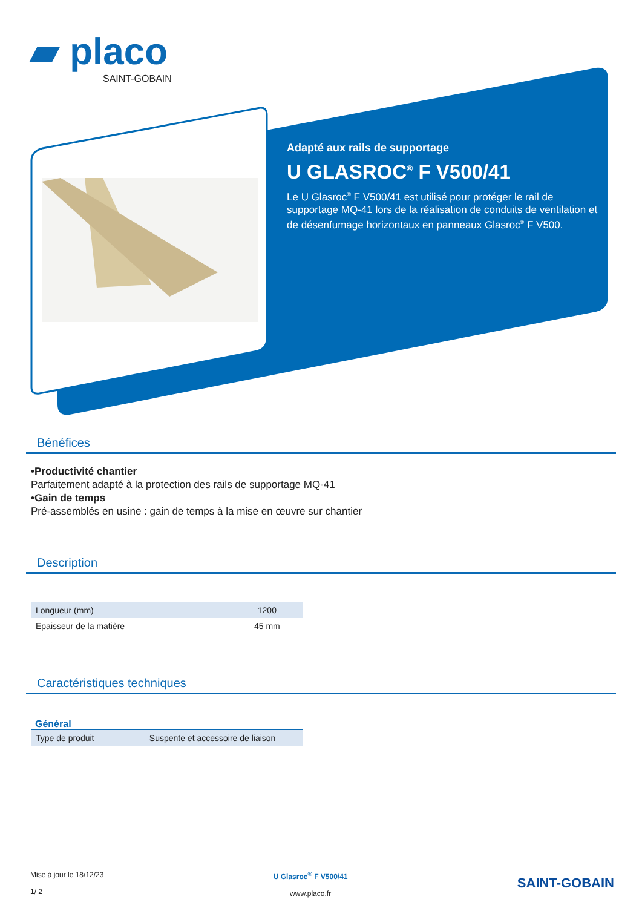▰ placo
SAINT-GOBAIN
Adapté aux rails de supportage
U GLASROC<sup>®</sup> F V500/41
Le U Glasroc<sup>®</sup> F V500/41 est utilisé pour protéger le rail de supportage MQ-41 lors de la réalisation de conduits de ventilation et de désenfumage horizontaux en panneaux Glasroc<sup>®</sup> F V500.
Bénéfices
•Productivité chantier
Parfaitement adapté à la protection des rails de supportage MQ-41
•Gain de temps
Pré-assemblés en usine : gain de temps à la mise en œuvre sur chantier
Description
| Longueur (mm) | 1200 |
| Epaisseur de la matière | 45 mm |
Caractéristiques techniques
Général
| Type de produit | Suspente et accessoire de liaison |
Mise à jour le 18/12/23
1/ 2
U Glasroc<sup>®</sup> F V500/41
www.placo.fr
SAINT-GOBAIN